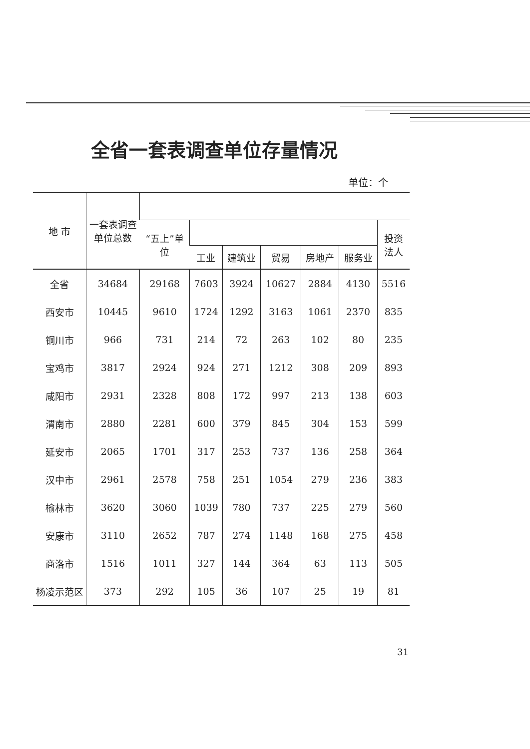全省一套表调查单位存量情况
单位：个
| 地 市 | 一套表调查 单位总数 | | | | | | | |
| --- | --- | --- | --- | --- | --- | --- | --- | --- |
| | | “五上”单 位 | | | | | | 投资 法人 |
| | | | 工业 | 建筑业 | 贸易 | 房地产 | 服务业 | |
| 全省 | 34684 | 29168 | 7603 | 3924 | 10627 | 2884 | 4130 | 5516 |
| 西安市 | 10445 | 9610 | 1724 | 1292 | 3163 | 1061 | 2370 | 835 |
| 铜川市 | 966 | 731 | 214 | 72 | 263 | 102 | 80 | 235 |
| 宝鸡市 | 3817 | 2924 | 924 | 271 | 1212 | 308 | 209 | 893 |
| 咸阳市 | 2931 | 2328 | 808 | 172 | 997 | 213 | 138 | 603 |
| 渭南市 | 2880 | 2281 | 600 | 379 | 845 | 304 | 153 | 599 |
| 延安市 | 2065 | 1701 | 317 | 253 | 737 | 136 | 258 | 364 |
| 汉中市 | 2961 | 2578 | 758 | 251 | 1054 | 279 | 236 | 383 |
| 榆林市 | 3620 | 3060 | 1039 | 780 | 737 | 225 | 279 | 560 |
| 安康市 | 3110 | 2652 | 787 | 274 | 1148 | 168 | 275 | 458 |
| 商洛市 | 1516 | 1011 | 327 | 144 | 364 | 63 | 113 | 505 |
| 杨凌示范区 | 373 | 292 | 105 | 36 | 107 | 25 | 19 | 81 |
31